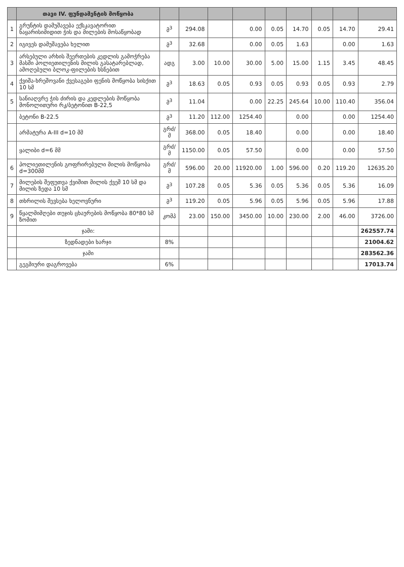| | თავი IV. ფუნდამენტის მოწყობა | | | | | | | | | |
| --- | --- | --- | --- | --- | --- | --- | --- | --- | --- | --- |
| 1 | გრუნტის დამუშავება ექსკავატორით ნაყარისიმიდით ჭის და მილების მოსაწყობად | მ<sup>3</sup> | 294.08 | | 0.00 | 0.05 | 14.70 | 0.05 | 14.70 | 29.41 |
| 2 | იგივეს დამუშავება ხელით | მ<sup>3</sup> | 32.68 | | 0.00 | 0.05 | 1.63 | | 0.00 | 1.63 |
| 3 | არსებული არხის შეერთების კედლის გამოჭრება მასში პოლიეთილენის მილის გასატარებლად, ამოღებული ბლოკ-ფილების ხსნებით | ადგ | 3.00 | 10.00 | 30.00 | 5.00 | 15.00 | 1.15 | 3.45 | 48.45 |
| 4 | ქვიშა-ხრეშოვანი ქვესაგები ფენის მოწყობა სისქით 10 სმ | მ<sup>3</sup> | 18.63 | 0.05 | 0.93 | 0.05 | 0.93 | 0.05 | 0.93 | 2.79 |
| 5 | სანიაღვრე ჭის ძირის და კედლების მოწყობა მონოლითური რკ/ბეტონით B-22,5 | მ<sup>3</sup> | 11.04 | | 0.00 | 22.25 | 245.64 | 10.00 | 110.40 | 356.04 |
| | ბეტონი B-22.5 | მ<sup>3</sup> | 11.20 | 112.00 | 1254.40 | | 0.00 | | 0.00 | 1254.40 |
| | არმატურა A-III d=10 მმ | გრძ/მ | 368.00 | 0.05 | 18.40 | | 0.00 | | 0.00 | 18.40 |
| | ყალიბი d=6 მმ | გრძ/მ | 1150.00 | 0.05 | 57.50 | | 0.00 | | 0.00 | 57.50 |
| 6 | პოლიეთილენის გოფრირებული მილის მოწყობა d=300მმ | გრძ/მ | 596.00 | 20.00 | 11920.00 | 1.00 | 596.00 | 0.20 | 119.20 | 12635.20 |
| 7 | მილების შეფუთვა ქვიშით მილის ქვეშ 10 სმ და მილის ზედა 10 სმ | მ<sup>3</sup> | 107.28 | 0.05 | 5.36 | 0.05 | 5.36 | 0.05 | 5.36 | 16.09 |
| 8 | თხრილის შევსება ხელოვნური | მ<sup>3</sup> | 119.20 | 0.05 | 5.96 | 0.05 | 5.96 | 0.05 | 5.96 | 17.88 |
| 9 | წყალმიმღები თუჯის ცხაურების მოწყობა 80*80 სმ ზომით | კომპ | 23.00 | 150.00 | 3450.00 | 10.00 | 230.00 | 2.00 | 46.00 | 3726.00 |
| | ჯამი: | | | | | | | | | 262557.74 |
| | ზედნადები ხარჯი | 8% | | | | | | | | 21004.62 |
| | ჯამი | | | | | | | | | 283562.36 |
| | გეგმიური დაგროვება | 6% | | | | | | | | 17013.74 |